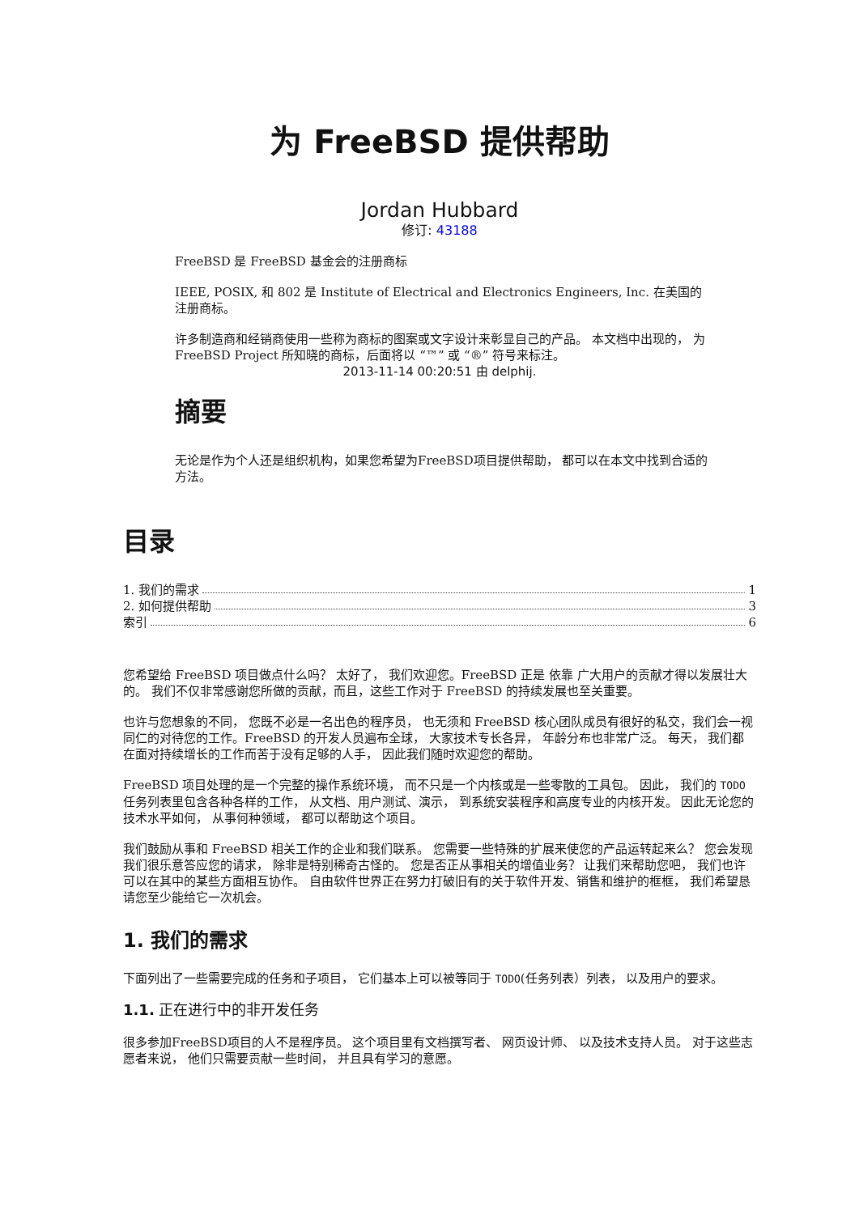为 FreeBSD 提供帮助
Jordan Hubbard
修订: 43188
FreeBSD 是 FreeBSD 基金会的注册商标
IEEE, POSIX, 和 802 是 Institute of Electrical and Electronics Engineers, Inc. 在美国的注册商标。
许多制造商和经销商使用一些称为商标的图案或文字设计来彰显自己的产品。 本文档中出现的， 为 FreeBSD Project 所知晓的商标，后面将以 “™” 或 “®” 符号来标注。
2013-11-14 00:20:51 由 delphij.
摘要
无论是作为个人还是组织机构，如果您希望为FreeBSD项目提供帮助， 都可以在本文中找到合适的方法。
目录
1. 我们的需求 1
2. 如何提供帮助 3
索引 6
您希望给 FreeBSD 项目做点什么吗？ 太好了， 我们欢迎您。FreeBSD 正是 依靠 广大用户的贡献才得以发展壮大的。 我们不仅非常感谢您所做的贡献，而且，这些工作对于 FreeBSD 的持续发展也至关重要。
也许与您想象的不同， 您既不必是一名出色的程序员， 也无须和 FreeBSD 核心团队成员有很好的私交，我们会一视同仁的对待您的工作。FreeBSD 的开发人员遍布全球， 大家技术专长各异， 年龄分布也非常广泛。 每天， 我们都在面对持续增长的工作而苦于没有足够的人手， 因此我们随时欢迎您的帮助。
FreeBSD 项目处理的是一个完整的操作系统环境， 而不只是一个内核或是一些零散的工具包。 因此， 我们的 TODO 任务列表里包含各种各样的工作， 从文档、用户测试、演示， 到系统安装程序和高度专业的内核开发。 因此无论您的技术水平如何， 从事何种领域， 都可以帮助这个项目。
我们鼓励从事和 FreeBSD 相关工作的企业和我们联系。 您需要一些特殊的扩展来使您的产品运转起来么？ 您会发现我们很乐意答应您的请求， 除非是特别稀奇古怪的。 您是否正从事相关的增值业务？ 让我们来帮助您吧， 我们也许可以在其中的某些方面相互协作。 自由软件世界正在努力打破旧有的关于软件开发、销售和维护的框框， 我们希望恳请您至少能给它一次机会。
1. 我们的需求
下面列出了一些需要完成的任务和子项目， 它们基本上可以被等同于 TODO(任务列表）列表， 以及用户的要求。
1.1. 正在进行中的非开发任务
很多参加FreeBSD项目的人不是程序员。 这个项目里有文档撰写者、 网页设计师、 以及技术支持人员。 对于这些志愿者来说， 他们只需要贡献一些时间， 并且具有学习的意愿。